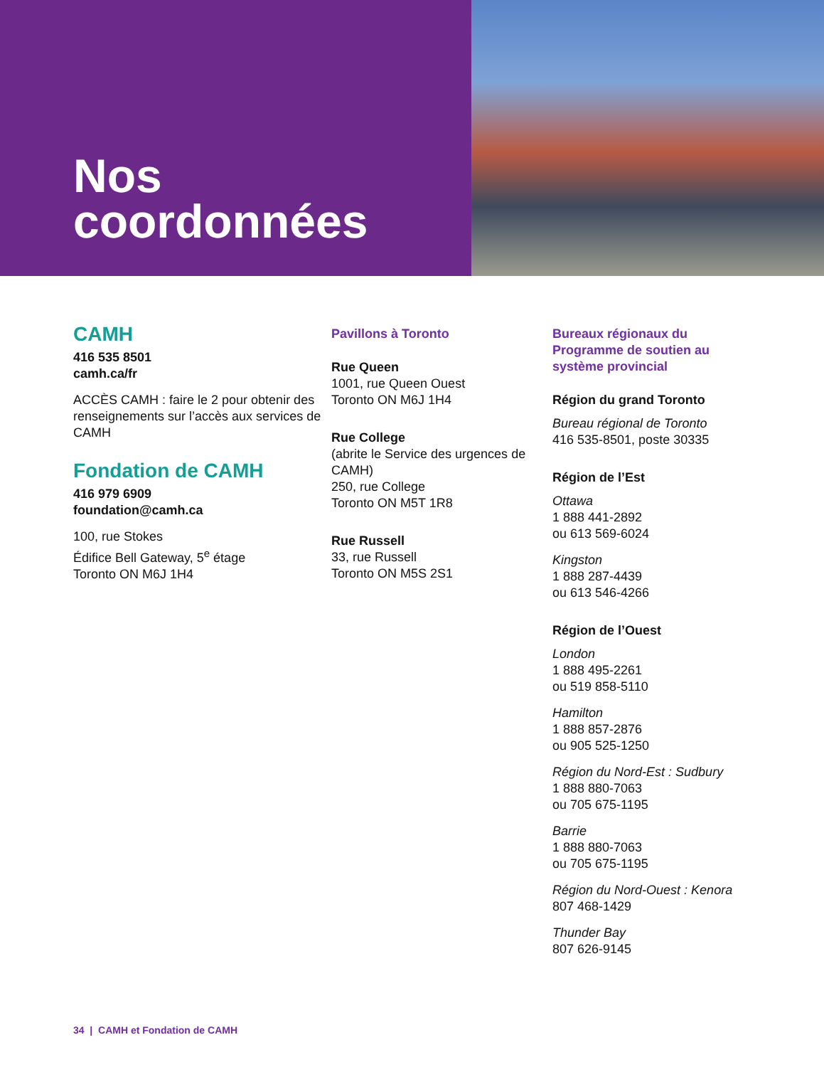Nos
coordonnées
CAMH
416 535 8501
camh.ca/fr
ACCÈS CAMH : faire le 2 pour obtenir des renseignements sur l’accès aux services de CAMH
Fondation de CAMH
416 979 6909
foundation@camh.ca
100, rue Stokes
Édifice Bell Gateway, 5<sup>e</sup> étage
Toronto ON M6J 1H4
Pavillons à Toronto
Rue Queen
1001, rue Queen Ouest
Toronto ON M6J 1H4
Rue College
(abrite le Service des urgences de CAMH)
250, rue College
Toronto ON M5T 1R8
Rue Russell
33, rue Russell
Toronto ON M5S 2S1
Bureaux régionaux du Programme de soutien au système provincial
Région du grand Toronto
Bureau régional de Toronto
416 535-8501, poste 30335
Région de l’Est
Ottawa
1 888 441-2892
ou 613 569-6024
Kingston
1 888 287-4439
ou 613 546-4266
Région de l’Ouest
London
1 888 495-2261
ou 519 858-5110
Hamilton
1 888 857-2876
ou 905 525-1250
Région du Nord-Est : Sudbury
1 888 880-7063
ou 705 675-1195
Barrie
1 888 880-7063
ou 705 675-1195
Région du Nord-Ouest : Kenora
807 468-1429
Thunder Bay
807 626-9145
34 | CAMH et Fondation de CAMH